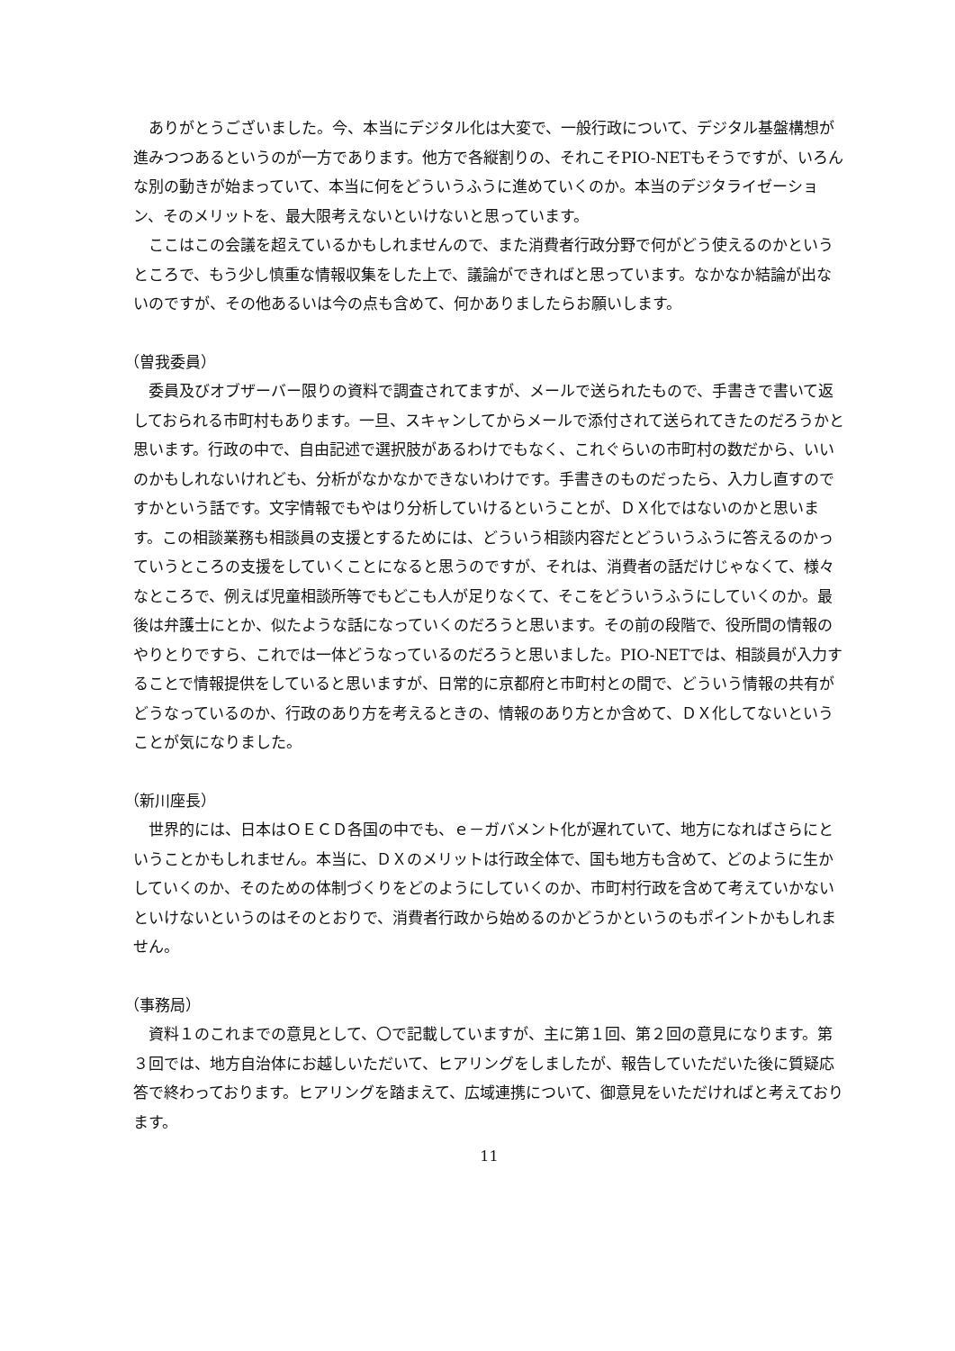ありがとうございました。今、本当にデジタル化は大変で、一般行政について、デジタル基盤構想が進みつつあるというのが一方であります。他方で各縦割りの、それこそPIO-NETもそうですが、いろんな別の動きが始まっていて、本当に何をどういうふうに進めていくのか。本当のデジタライゼーション、そのメリットを、最大限考えないといけないと思っています。
ここはこの会議を超えているかもしれませんので、また消費者行政分野で何がどう使えるのかというところで、もう少し慎重な情報収集をした上で、議論ができればと思っています。なかなか結論が出ないのですが、その他あるいは今の点も含めて、何かありましたらお願いします。
（曽我委員）
委員及びオブザーバー限りの資料で調査されてますが、メールで送られたもので、手書きで書いて返しておられる市町村もあります。一旦、スキャンしてからメールで添付されて送られてきたのだろうかと思います。行政の中で、自由記述で選択肢があるわけでもなく、これぐらいの市町村の数だから、いいのかもしれないけれども、分析がなかなかできないわけです。手書きのものだったら、入力し直すのですかという話です。文字情報でもやはり分析していけるということが、ＤＸ化ではないのかと思います。この相談業務も相談員の支援とするためには、どういう相談内容だとどういうふうに答えるのかっていうところの支援をしていくことになると思うのですが、それは、消費者の話だけじゃなくて、様々なところで、例えば児童相談所等でもどこも人が足りなくて、そこをどういうふうにしていくのか。最後は弁護士にとか、似たような話になっていくのだろうと思います。その前の段階で、役所間の情報のやりとりですら、これでは一体どうなっているのだろうと思いました。PIO-NETでは、相談員が入力することで情報提供をしていると思いますが、日常的に京都府と市町村との間で、どういう情報の共有がどうなっているのか、行政のあり方を考えるときの、情報のあり方とか含めて、ＤＸ化してないということが気になりました。
（新川座長）
世界的には、日本はＯＥＣＤ各国の中でも、ｅ－ガバメント化が遅れていて、地方になればさらにということかもしれません。本当に、ＤＸのメリットは行政全体で、国も地方も含めて、どのように生かしていくのか、そのための体制づくりをどのようにしていくのか、市町村行政を含めて考えていかないといけないというのはそのとおりで、消費者行政から始めるのかどうかというのもポイントかもしれません。
（事務局）
資料１のこれまでの意見として、〇で記載していますが、主に第１回、第２回の意見になります。第３回では、地方自治体にお越しいただいて、ヒアリングをしましたが、報告していただいた後に質疑応答で終わっております。ヒアリングを踏まえて、広域連携について、御意見をいただければと考えております。
11